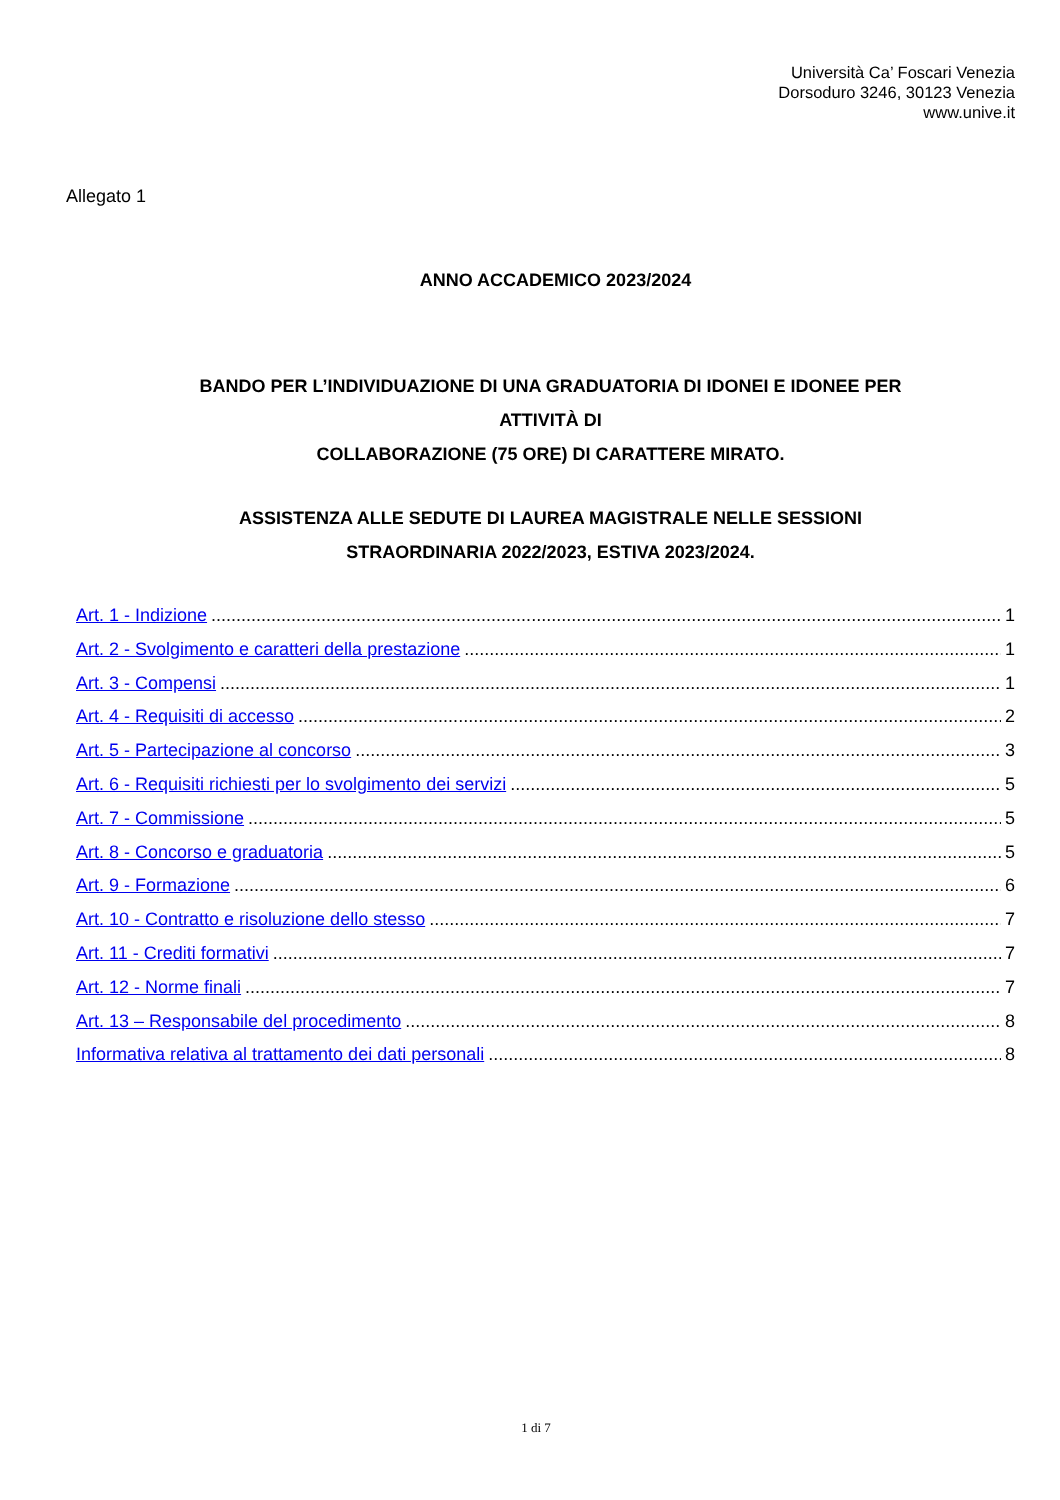Università Ca’ Foscari Venezia
Dorsoduro 3246, 30123 Venezia
www.unive.it
Allegato 1
ANNO ACCADEMICO 2023/2024
BANDO PER L’INDIVIDUAZIONE DI UNA GRADUATORIA DI IDONEI E IDONEE PER
ATTIVITÀ DI
COLLABORAZIONE (75 ORE) DI CARATTERE MIRATO.
ASSISTENZA ALLE SEDUTE DI LAUREA MAGISTRALE NELLE SESSIONI
STRAORDINARIA 2022/2023, ESTIVA 2023/2024.
Art. 1 - Indizione 1
Art. 2 - Svolgimento e caratteri della prestazione 1
Art. 3 - Compensi 1
Art. 4 - Requisiti di accesso 2
Art. 5 - Partecipazione al concorso 3
Art. 6 - Requisiti richiesti per lo svolgimento dei servizi 5
Art. 7 - Commissione 5
Art. 8 - Concorso e graduatoria 5
Art. 9 - Formazione 6
Art. 10 - Contratto e risoluzione dello stesso 7
Art. 11 - Crediti formativi 7
Art. 12 - Norme finali 7
Art. 13 – Responsabile del procedimento 8
Informativa relativa al trattamento dei dati personali 8
1 di 7